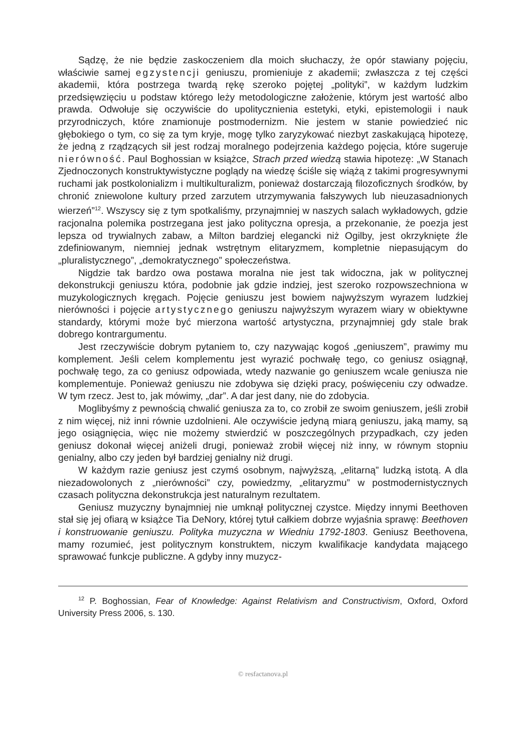Sądzę, że nie będzie zaskoczeniem dla moich słuchaczy, że opór stawiany pojęciu, właściwie samej egzystencji geniuszu, promieniuje z akademii; zwłaszcza z tej części akademii, która postrzega twardą rękę szeroko pojętej „polityki”, w każdym ludzkim przedsięwzięciu u podstaw którego leży metodologiczne założenie, którym jest wartość albo prawda. Odwołuje się oczywiście do upolitycznienia estetyki, etyki, epistemologii i nauk przyrodniczych, które znamionuje postmodernizm. Nie jestem w stanie powiedzieć nic głębokiego o tym, co się za tym kryje, mogę tylko zaryzykować niezbyt zaskakującą hipotezę, że jedną z rządzących sił jest rodzaj moralnego podejrzenia każdego pojęcia, które sugeruje nierówność. Paul Boghossian w książce, Strach przed wiedzą stawia hipotezę: „W Stanach Zjednoczonych konstruktywistyczne poglądy na wiedzę ściśle się wiążą z takimi progresywnymi ruchami jak postkolonializm i multikulturalizm, ponieważ dostarczają filozoficznych środków, by chronić zniewolone kultury przed zarzutem utrzymywania fałszywych lub nieuzasadnionych wierzeń”<sup>12</sup>. Wszyscy się z tym spotkaliśmy, przynajmniej w naszych salach wykładowych, gdzie racjonalna polemika postrzegana jest jako polityczna opresja, a przekonanie, że poezja jest lepsza od trywialnych zabaw, a Milton bardziej elegancki niż Ogilby, jest okrzyknięte źle zdefiniowanym, niemniej jednak wstrętnym elitaryzmem, kompletnie niepasującym do „pluralistycznego”, „demokratycznego” społeczeństwa.
Nigdzie tak bardzo owa postawa moralna nie jest tak widoczna, jak w politycznej dekonstrukcji geniuszu która, podobnie jak gdzie indziej, jest szeroko rozpowszechniona w muzykologicznych kręgach. Pojęcie geniuszu jest bowiem najwyższym wyrazem ludzkiej nierówności i pojęcie artystycznego geniuszu najwyższym wyrazem wiary w obiektywne standardy, którymi może być mierzona wartość artystyczna, przynajmniej gdy stale brak dobrego kontrargumentu.
Jest rzeczywiście dobrym pytaniem to, czy nazywając kogoś „geniuszem”, prawimy mu komplement. Jeśli celem komplementu jest wyrazić pochwałę tego, co geniusz osiągnął, pochwałę tego, za co geniusz odpowiada, wtedy nazwanie go geniuszem wcale geniusza nie komplementuje. Ponieważ geniuszu nie zdobywa się dzięki pracy, poświęceniu czy odwadze. W tym rzecz. Jest to, jak mówimy, „dar”. A dar jest dany, nie do zdobycia.
Moglibyśmy z pewnością chwalić geniusza za to, co zrobił ze swoim geniuszem, jeśli zrobił z nim więcej, niż inni równie uzdolnieni. Ale oczywiście jedyną miarą geniuszu, jaką mamy, są jego osiągnięcia, więc nie możemy stwierdzić w poszczególnych przypadkach, czy jeden geniusz dokonał więcej aniżeli drugi, ponieważ zrobił więcej niż inny, w równym stopniu genialny, albo czy jeden był bardziej genialny niż drugi.
W każdym razie geniusz jest czymś osobnym, najwyższą, „elitarną” ludzką istotą. A dla niezadowolonych z „nierówności” czy, powiedzmy, „elitaryzmu” w postmodernistycznych czasach polityczna dekonstrukcja jest naturalnym rezultatem.
Geniusz muzyczny bynajmniej nie umknął politycznej czystce. Między innymi Beethoven stał się jej ofiarą w książce Tia DeNory, której tytuł całkiem dobrze wyjaśnia sprawę: Beethoven i konstruowanie geniuszu. Polityka muzyczna w Wiedniu 1792-1803. Geniusz Beethovena, mamy rozumieć, jest politycznym konstruktem, niczym kwalifikacje kandydata mającego sprawować funkcje publiczne. A gdyby inny muzycz-
<sup>12</sup> P. Boghossian, Fear of Knowledge: Against Relativism and Constructivism, Oxford, Oxford University Press 2006, s. 130.
© resfactanova.pl